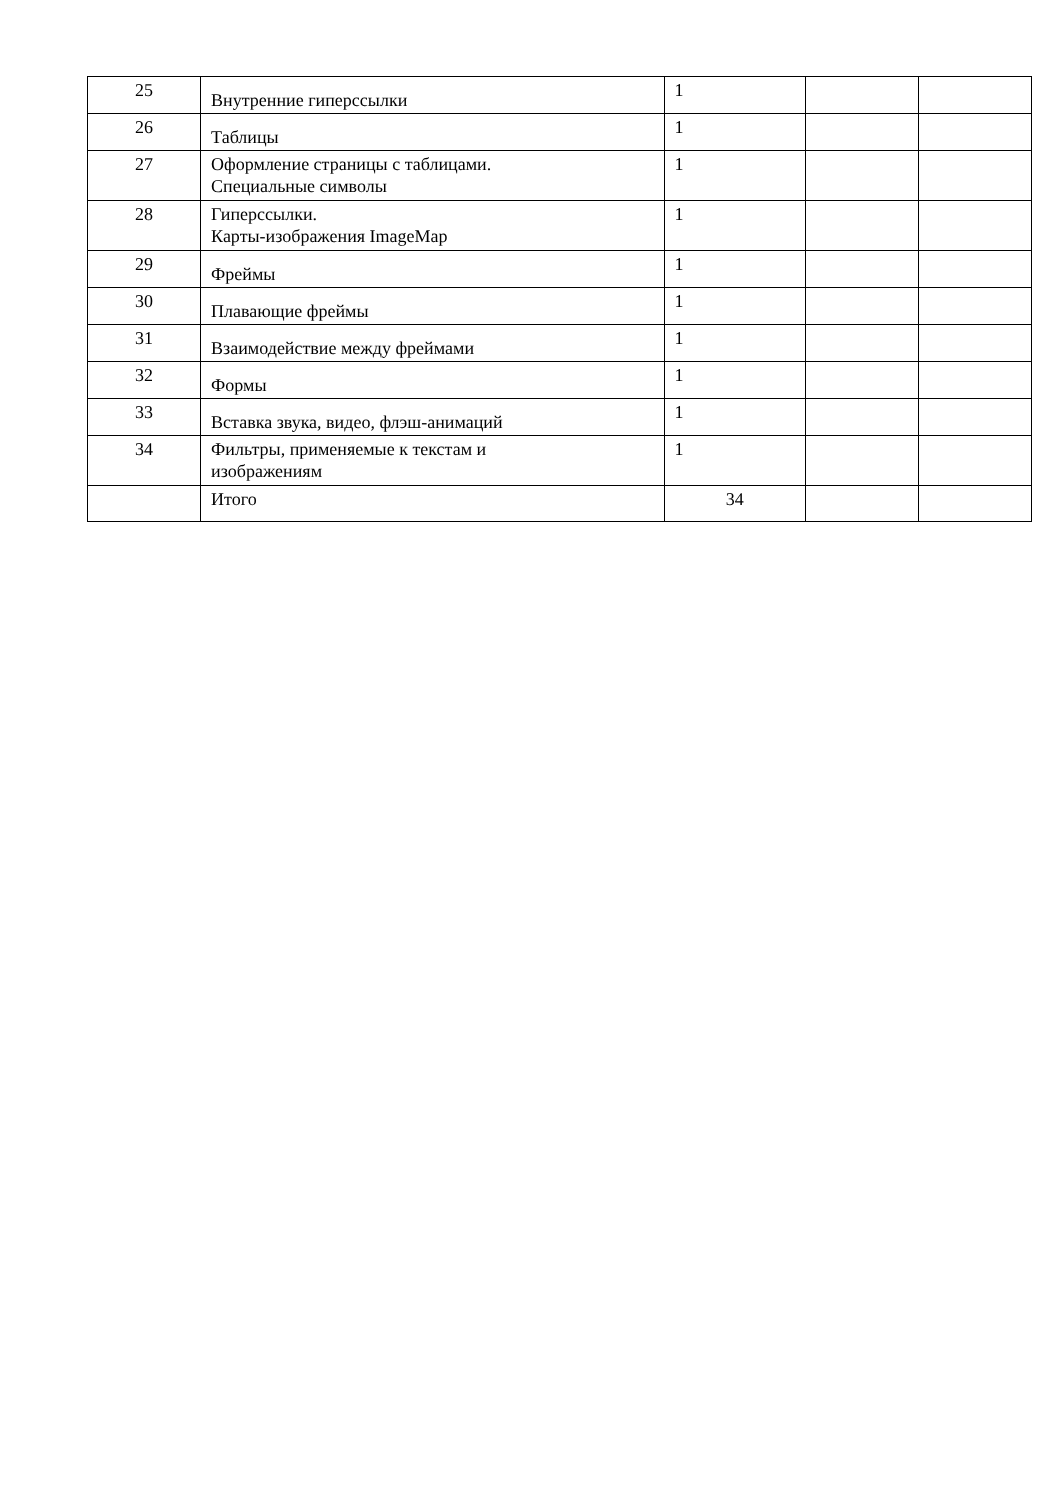| 25 | Внутренние гиперссылки | 1 | | |
| 26 | Таблицы | 1 | | |
| 27 | Оформление страницы с таблицами. Специальные символы | 1 | | |
| 28 | Гиперссылки. Карты-изображения ImageMap | 1 | | |
| 29 | Фреймы | 1 | | |
| 30 | Плавающие фреймы | 1 | | |
| 31 | Взаимодействие между фреймами | 1 | | |
| 32 | Формы | 1 | | |
| 33 | Вставка звука, видео, флэш-анимаций | 1 | | |
| 34 | Фильтры, применяемые к текстам и изображениям | 1 | | |
| | Итого | 34 | | |